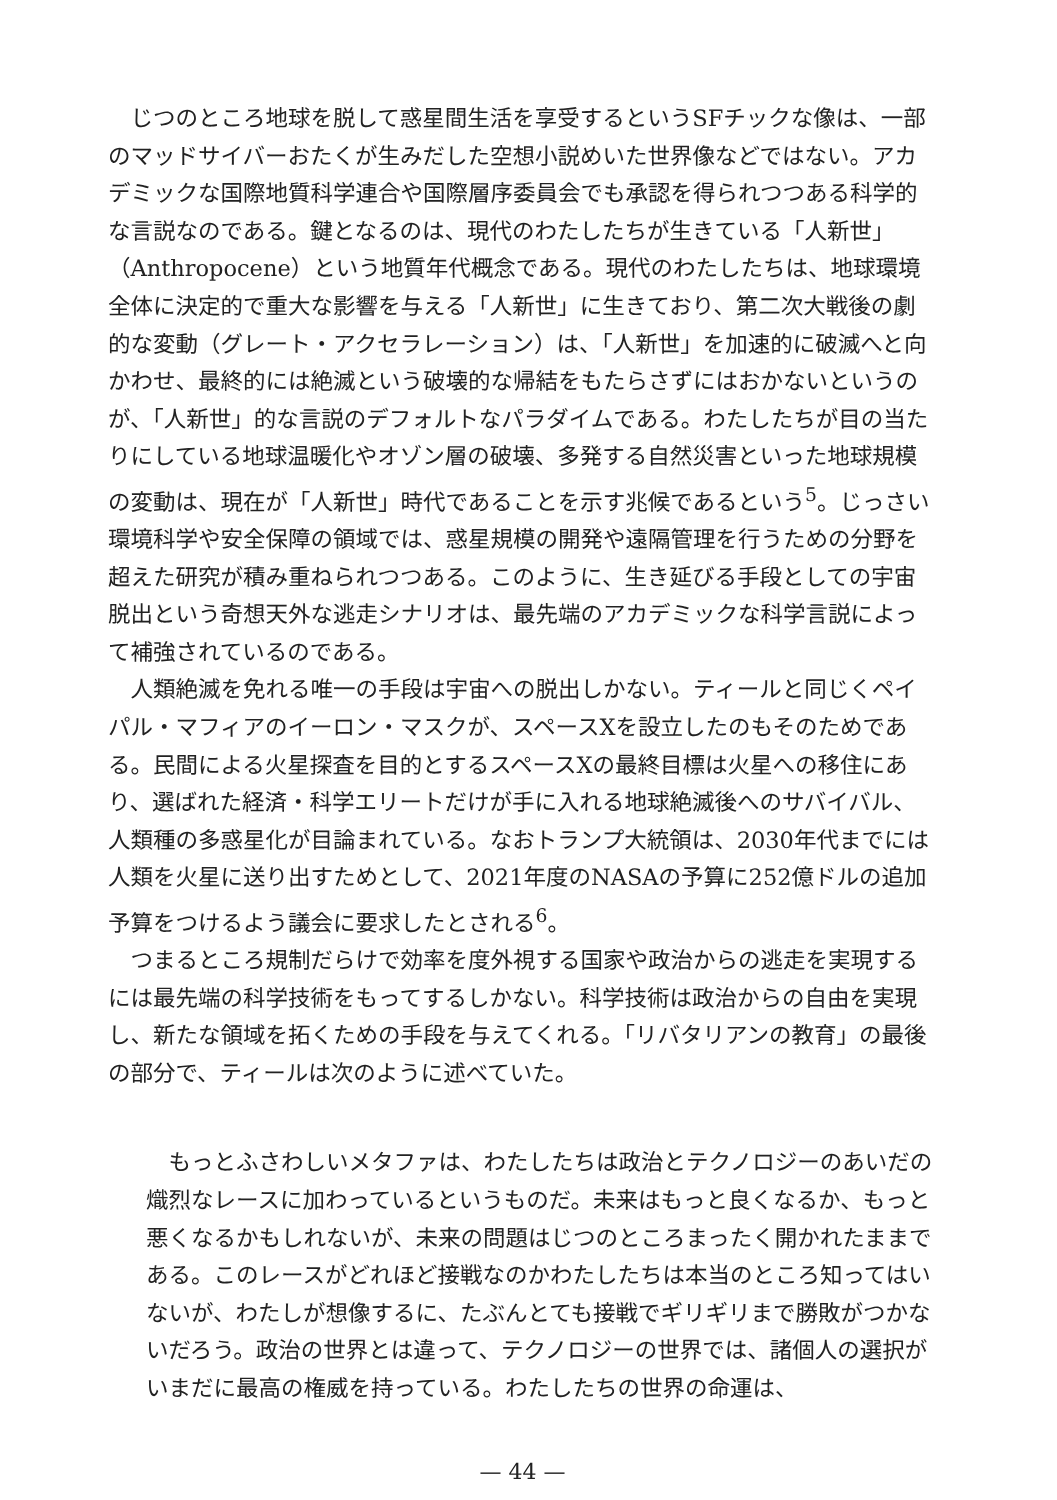じつのところ地球を脱して惑星間生活を享受するというSFチックな像は、一部のマッドサイバーおたくが生みだした空想小説めいた世界像などではない。アカデミックな国際地質科学連合や国際層序委員会でも承認を得られつつある科学的な言説なのである。鍵となるのは、現代のわたしたちが生きている「人新世」（Anthropocene）という地質年代概念である。現代のわたしたちは、地球環境全体に決定的で重大な影響を与える「人新世」に生きており、第二次大戦後の劇的な変動（グレート・アクセラレーション）は、「人新世」を加速的に破滅へと向かわせ、最終的には絶滅という破壊的な帰結をもたらさずにはおかないというのが、「人新世」的な言説のデフォルトなパラダイムである。わたしたちが目の当たりにしている地球温暖化やオゾン層の破壊、多発する自然災害といった地球規模の変動は、現在が「人新世」時代であることを示す兆候であるという<sup>5</sup>。じっさい環境科学や安全保障の領域では、惑星規模の開発や遠隔管理を行うための分野を超えた研究が積み重ねられつつある。このように、生き延びる手段としての宇宙脱出という奇想天外な逃走シナリオは、最先端のアカデミックな科学言説によって補強されているのである。
人類絶滅を免れる唯一の手段は宇宙への脱出しかない。ティールと同じくペイパル・マフィアのイーロン・マスクが、スペースXを設立したのもそのためである。民間による火星探査を目的とするスペースXの最終目標は火星への移住にあり、選ばれた経済・科学エリートだけが手に入れる地球絶滅後へのサバイバル、人類種の多惑星化が目論まれている。なおトランプ大統領は、2030年代までには人類を火星に送り出すためとして、2021年度のNASAの予算に252億ドルの追加予算をつけるよう議会に要求したとされる<sup>6</sup>。
つまるところ規制だらけで効率を度外視する国家や政治からの逃走を実現するには最先端の科学技術をもってするしかない。科学技術は政治からの自由を実現し、新たな領域を拓くための手段を与えてくれる。「リバタリアンの教育」の最後の部分で、ティールは次のように述べていた。
もっとふさわしいメタファは、わたしたちは政治とテクノロジーのあいだの熾烈なレースに加わっているというものだ。未来はもっと良くなるか、もっと悪くなるかもしれないが、未来の問題はじつのところまったく開かれたままである。このレースがどれほど接戦なのかわたしたちは本当のところ知ってはいないが、わたしが想像するに、たぶんとても接戦でギリギリまで勝敗がつかないだろう。政治の世界とは違って、テクノロジーの世界では、諸個人の選択がいまだに最高の権威を持っている。わたしたちの世界の命運は、
— 44 —